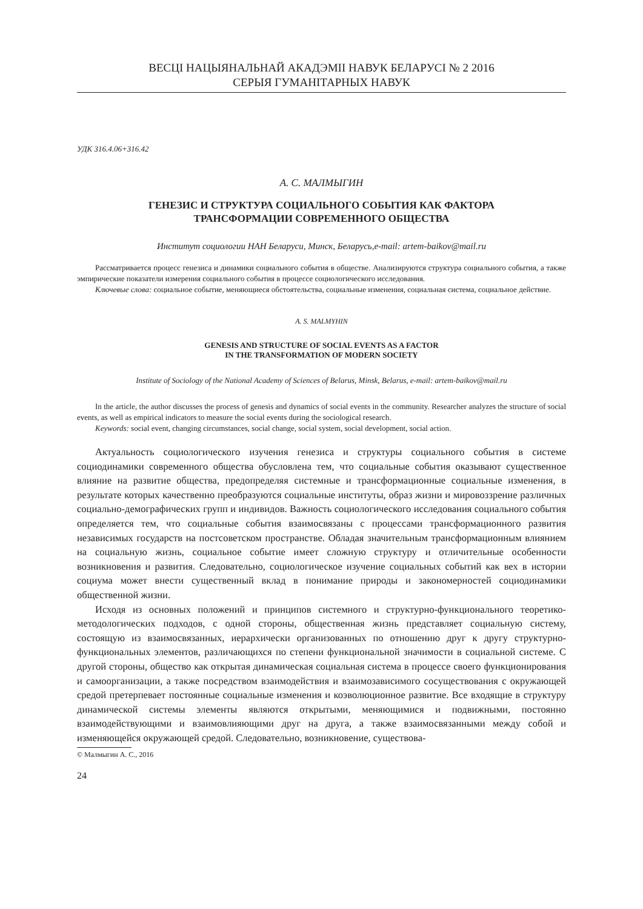ВЕСЦІ НАЦЫЯНАЛЬНАЙ АКАДЭМІІ НАВУК БЕЛАРУСІ № 2 2016
СЕРЫЯ ГУМАНІТАРНЫХ НАВУК
УДК 316.4.06+316.42
А. С. МАЛМЫГИН
ГЕНЕЗИС И СТРУКТУРА СОЦИАЛЬНОГО СОБЫТИЯ КАК ФАКТОРА
ТРАНСФОРМАЦИИ СОВРЕМЕННОГО ОБЩЕСТВА
Институт социологии НАН Беларуси, Минск, Беларусь,e-mail: artem-baikov@mail.ru
Рассматривается процесс генезиса и динамики социального события в обществе. Анализируются структура социального события, а также эмпирические показатели измерения социального события в процессе социологического исследования.
Ключевые слова: социальное событие, меняющиеся обстоятельства, социальные изменения, социальная система, социальное действие.
A. S. MALMYHIN
GENESIS AND STRUCTURE OF SOCIAL EVENTS AS A FACTOR
IN THE TRANSFORMATION OF MODERN SOCIETY
Institute of Sociology of the National Academy of Sciences of Belarus, Minsk, Belarus, e-mail: artem-baikov@mail.ru
In the article, the author discusses the process of genesis and dynamics of social events in the community. Researcher analyzes the structure of social events, as well as empirical indicators to measure the social events during the sociological research.
Keywords: social event, changing circumstances, social change, social system, social development, social action.
Актуальность социологического изучения генезиса и структуры социального события в системе социодинамики современного общества обусловлена тем, что социальные события оказывают существенное влияние на развитие общества, предопределяя системные и трансформационные социальные изменения, в результате которых качественно преобразуются социальные институты, образ жизни и мировоззрение различных социально-демографических групп и индивидов. Важность социологического исследования социального события определяется тем, что социальные события взаимосвязаны с процессами трансформационного развития независимых государств на постсоветском пространстве. Обладая значительным трансформационным влиянием на социальную жизнь, социальное событие имеет сложную структуру и отличительные особенности возникновения и развития. Следовательно, социологическое изучение социальных событий как вех в истории социума может внести существенный вклад в понимание природы и закономерностей социодинамики общественной жизни.
Исходя из основных положений и принципов системного и структурно-функционального теоретико-методологических подходов, с одной стороны, общественная жизнь представляет социальную систему, состоящую из взаимосвязанных, иерархически организованных по отношению друг к другу структурно-функциональных элементов, различающихся по степени функциональной значимости в социальной системе. С другой стороны, общество как открытая динамическая социальная система в процессе своего функционирования и самоорганизации, а также посредством взаимодействия и взаимозависимого сосуществования с окружающей средой претерпевает постоянные социальные изменения и коэволюционное развитие. Все входящие в структуру динамической системы элементы являются открытыми, меняющимися и подвижными, постоянно взаимодействующими и взаимовлияющими друг на друга, а также взаимосвязанными между собой и изменяющейся окружающей средой. Следовательно, возникновение, существова-
© Малмыгин А. С., 2016
24